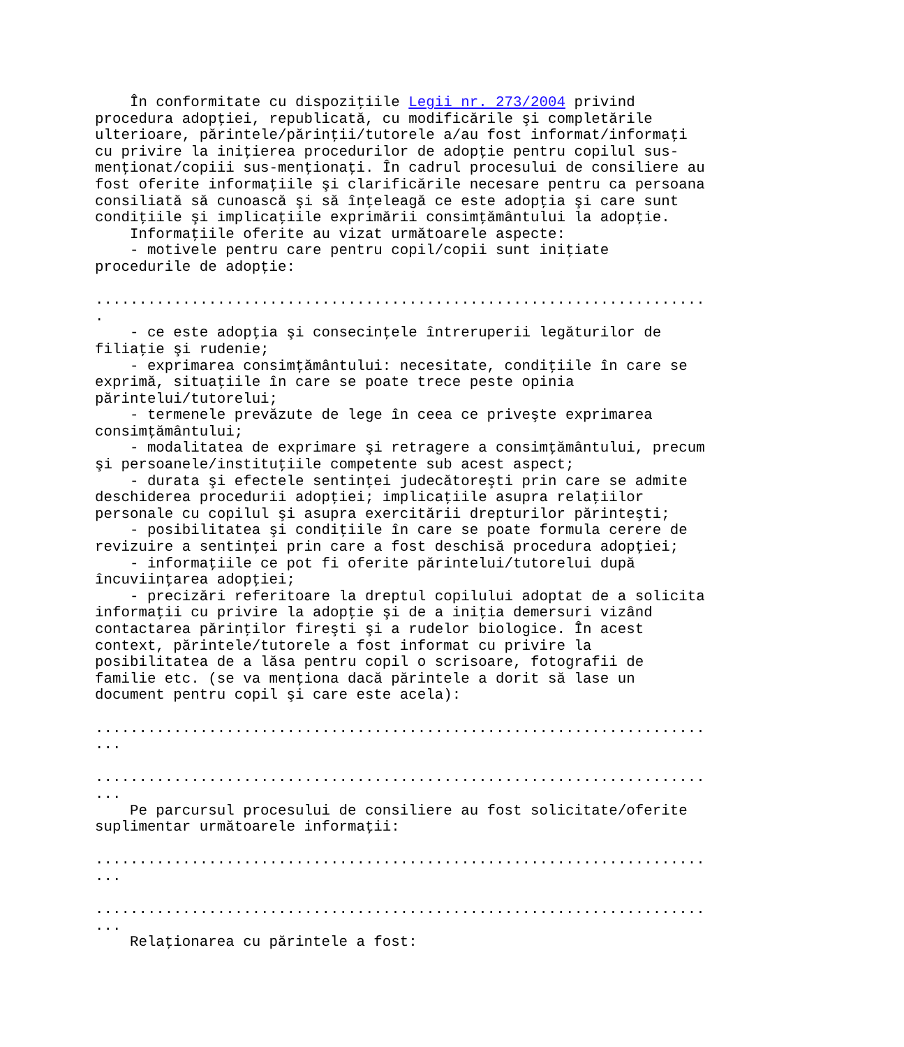În conformitate cu dispoziţiile Legii nr. 273/2004 privind
procedura adopţiei, republicată, cu modificările şi completările
ulterioare, părintele/părinţii/tutorele a/au fost informat/informaţi
cu privire la iniţierea procedurilor de adopţie pentru copilul sus-
menţionat/copiii sus-menţionaţi. În cadrul procesului de consiliere au
fost oferite informaţiile şi clarificările necesare pentru ca persoana
consiliată să cunoască şi să înţeleagă ce este adopţia şi care sunt
condiţiile şi implicaţiile exprimării consimţământului la adopţie.
    Informaţiile oferite au vizat următoarele aspecte:
    - motivele pentru care pentru copil/copii sunt iniţiate
procedurile de adopţie:

......................................................................
.
    - ce este adopţia şi consecinţele întreruperii legăturilor de
filiaţie şi rudenie;
    - exprimarea consimţământului: necesitate, condiţiile în care se
exprimă, situaţiile în care se poate trece peste opinia
părintelui/tutorelui;
    - termenele prevăzute de lege în ceea ce priveşte exprimarea
consimţământului;
    - modalitatea de exprimare şi retragere a consimţământului, precum
şi persoanele/instituţiile competente sub acest aspect;
    - durata şi efectele sentinţei judecătoreşti prin care se admite
deschiderea procedurii adopţiei; implicaţiile asupra relaţiilor
personale cu copilul şi asupra exercitării drepturilor părinteşti;
    - posibilitatea şi condiţiile în care se poate formula cerere de
revizuire a sentinţei prin care a fost deschisă procedura adopţiei;
    - informaţiile ce pot fi oferite părintelui/tutorelui după
încuviinţarea adopţiei;
    - precizări referitoare la dreptul copilului adoptat de a solicita
informaţii cu privire la adopţie şi de a iniţia demersuri vizând
contactarea părinţilor fireşti şi a rudelor biologice. În acest
context, părintele/tutorele a fost informat cu privire la
posibilitatea de a lăsa pentru copil o scrisoare, fotografii de
familie etc. (se va menţiona dacă părintele a dorit să lase un
document pentru copil şi care este acela):

......................................................................
...

......................................................................
...
    Pe parcursul procesului de consiliere au fost solicitate/oferite
suplimentar următoarele informaţii:

......................................................................
...

......................................................................
...
    Relaţionarea cu părintele a fost: